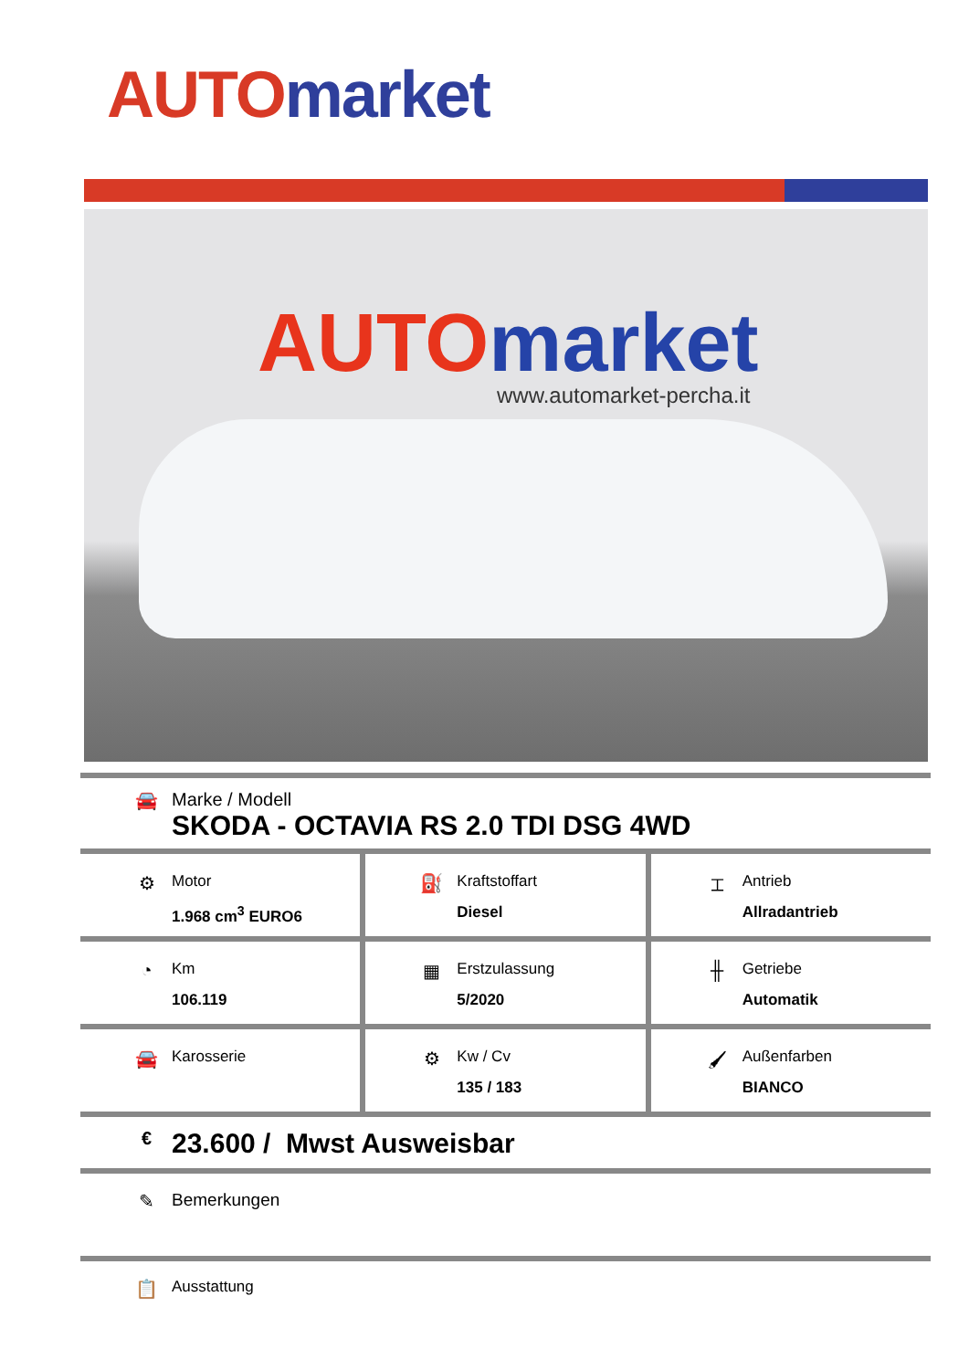AUTO market
AUTO market
www.automarket-percha.it
🚘 Marke / Modell
SKODA - OCTAVIA RS 2.0 TDI DSG 4WD
⚙
Motor
1.968 cm<sup>3</sup> EURO6
⛽
Kraftstoffart
Diesel
⌶
Antrieb
Allradantrieb
◔
Km
106.119
▦
Erstzulassung
5/2020
╫
Getriebe
Automatik
🚘
Karosserie
⚙
Kw / Cv
135 / 183
🖌
Außenfarben
BIANCO
€
23.600 / Mwst Ausweisbar
✎ Bemerkungen
📋
Ausstattung